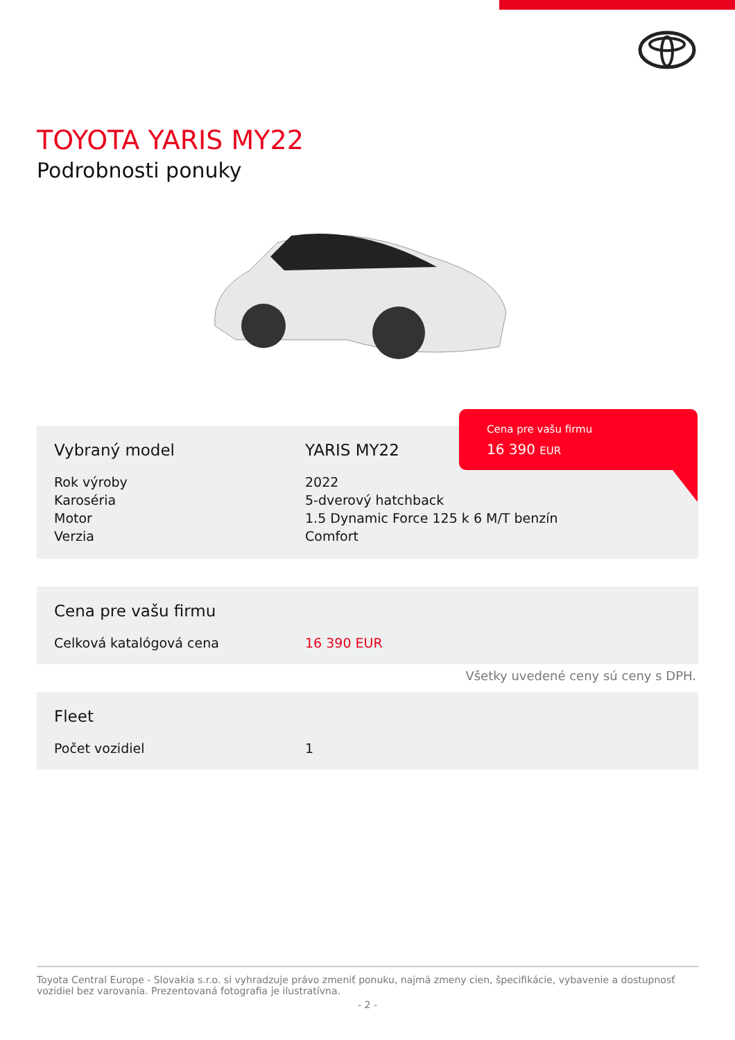TOYOTA YARIS MY22
Podrobnosti ponuky
| Vybraný model | YARIS MY22 |
| Rok výroby | 2022 |
| Karoséria | 5-dverový hatchback |
| Motor | 1.5 Dynamic Force 125 k 6 M/T benzín |
| Verzia | Comfort |
Cena pre vašu firmu
16 390 EUR
| Cena pre vašu firmu | |
| Celková katalógová cena | 16 390 EUR |
Všetky uvedené ceny sú ceny s DPH.
| Fleet | |
| Počet vozidiel | 1 |
Toyota Central Europe - Slovakia s.r.o. si vyhradzuje právo zmeniť ponuku, najmä zmeny cien, špecifikácie, vybavenie a dostupnosť vozidiel bez varovania. Prezentovaná fotografia je ilustratívna.
- 2 -